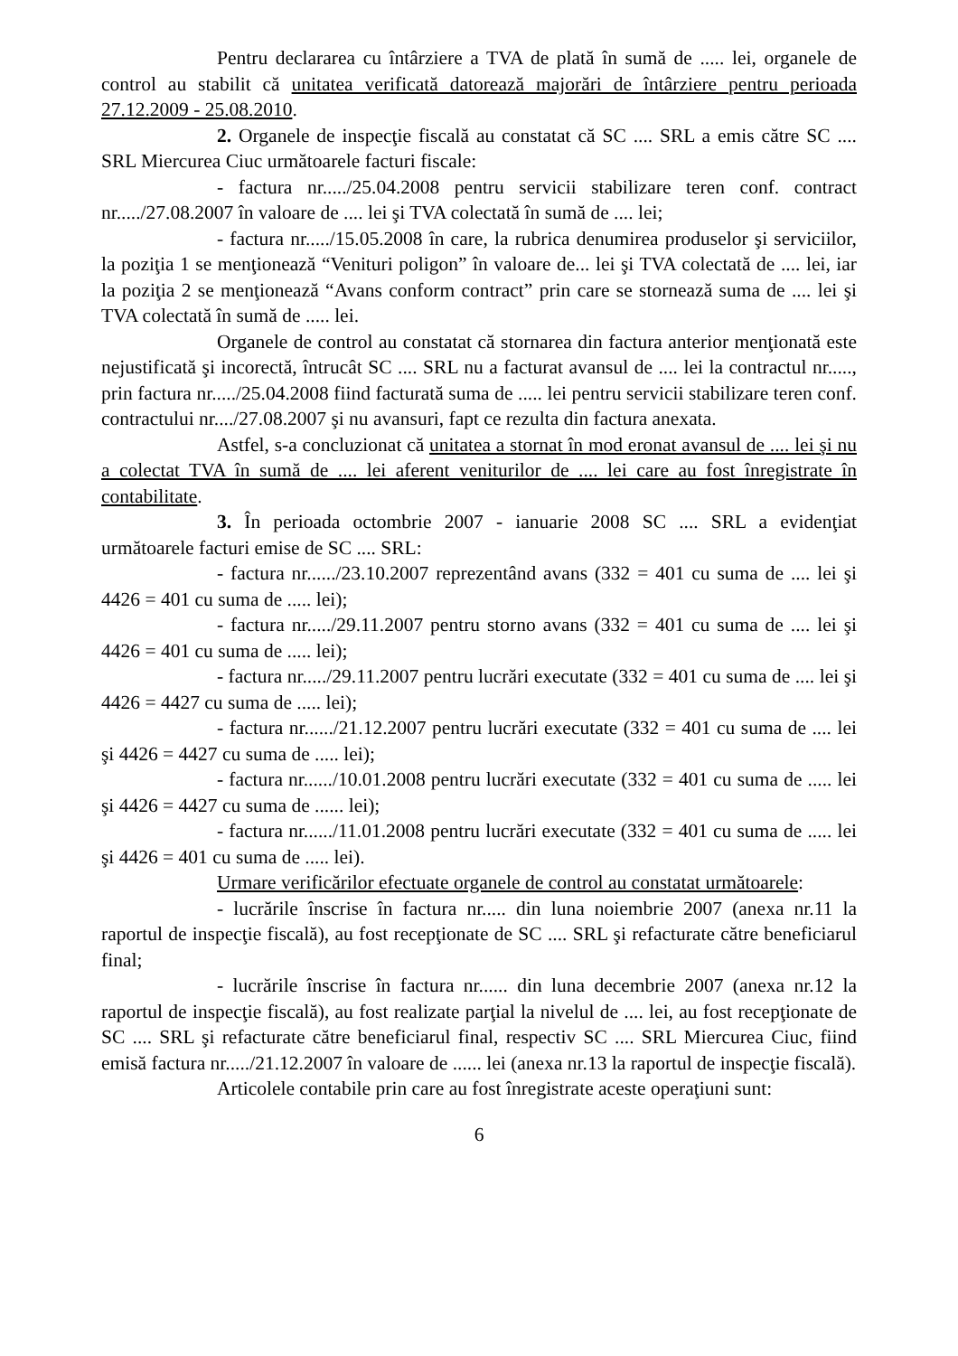Pentru declararea cu întârziere a TVA de plată în sumă de ..... lei, organele de control au stabilit că unitatea verificată datorează majorări de întârziere pentru perioada 27.12.2009 - 25.08.2010.
2. Organele de inspecţie fiscală au constatat că SC .... SRL a emis către SC .... SRL Miercurea Ciuc următoarele facturi fiscale:
- factura nr...../25.04.2008 pentru servicii stabilizare teren conf. contract nr...../27.08.2007 în valoare de .... lei şi TVA colectată în sumă de .... lei;
- factura nr...../15.05.2008 în care, la rubrica denumirea produselor şi serviciilor, la poziţia 1 se menţionează “Venituri poligon” în valoare de... lei şi TVA colectată de .... lei, iar la poziţia 2 se menţionează “Avans conform contract” prin care se stornează suma de .... lei şi TVA colectată în sumă de ..... lei.
Organele de control au constatat că stornarea din factura anterior menţionată este nejustificată şi incorectă, întrucât SC .... SRL nu a facturat avansul de .... lei la contractul nr....., prin factura nr...../25.04.2008 fiind facturată suma de ..... lei pentru servicii stabilizare teren conf. contractului nr..../27.08.2007 şi nu avansuri, fapt ce rezulta din factura anexata.
Astfel, s-a concluzionat că unitatea a stornat în mod eronat avansul de .... lei şi nu a colectat TVA în sumă de .... lei aferent veniturilor de .... lei care au fost înregistrate în contabilitate.
3. În perioada octombrie 2007 - ianuarie 2008 SC .... SRL a evidenţiat următoarele facturi emise de SC .... SRL:
- factura nr....../23.10.2007 reprezentând avans (332 = 401 cu suma de .... lei şi 4426 = 401 cu suma de ..... lei);
- factura nr...../29.11.2007 pentru storno avans (332 = 401 cu suma de .... lei şi 4426 = 401 cu suma de ..... lei);
- factura nr...../29.11.2007 pentru lucrări executate (332 = 401 cu suma de .... lei şi 4426 = 4427 cu suma de ..... lei);
- factura nr....../21.12.2007 pentru lucrări executate (332 = 401 cu suma de .... lei şi 4426 = 4427 cu suma de ..... lei);
- factura nr....../10.01.2008 pentru lucrări executate (332 = 401 cu suma de ..... lei şi 4426 = 4427 cu suma de ...... lei);
- factura nr....../11.01.2008 pentru lucrări executate (332 = 401 cu suma de ..... lei şi 4426 = 401 cu suma de ..... lei).
Urmare verificărilor efectuate organele de control au constatat următoarele:
- lucrările înscrise în factura nr..... din luna noiembrie 2007 (anexa nr.11 la raportul de inspecţie fiscală), au fost recepţionate de SC .... SRL şi refacturate către beneficiarul final;
- lucrările înscrise în factura nr...... din luna decembrie 2007 (anexa nr.12 la raportul de inspecţie fiscală), au fost realizate parţial la nivelul de .... lei, au fost recepţionate de SC .... SRL şi refacturate către beneficiarul final, respectiv SC .... SRL Miercurea Ciuc, fiind emisă factura nr...../21.12.2007 în valoare de ...... lei (anexa nr.13 la raportul de inspecţie fiscală).
Articolele contabile prin care au fost înregistrate aceste operaţiuni sunt:
6